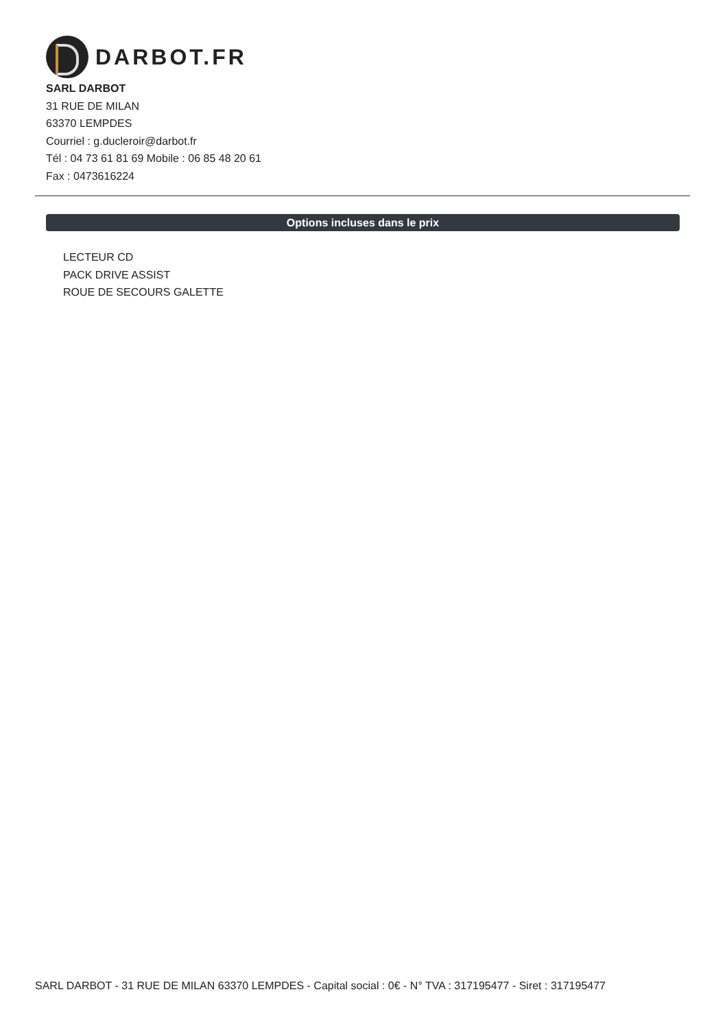DARBOT.FR
SARL DARBOT
31 RUE DE MILAN
63370 LEMPDES
Courriel : g.ducleroir@darbot.fr
Tél : 04 73 61 81 69 Mobile : 06 85 48 20 61
Fax : 0473616224
Options incluses dans le prix
LECTEUR CD
PACK DRIVE ASSIST
ROUE DE SECOURS GALETTE
SARL DARBOT - 31 RUE DE MILAN 63370 LEMPDES - Capital social : 0€ - N° TVA : 317195477 - Siret : 317195477